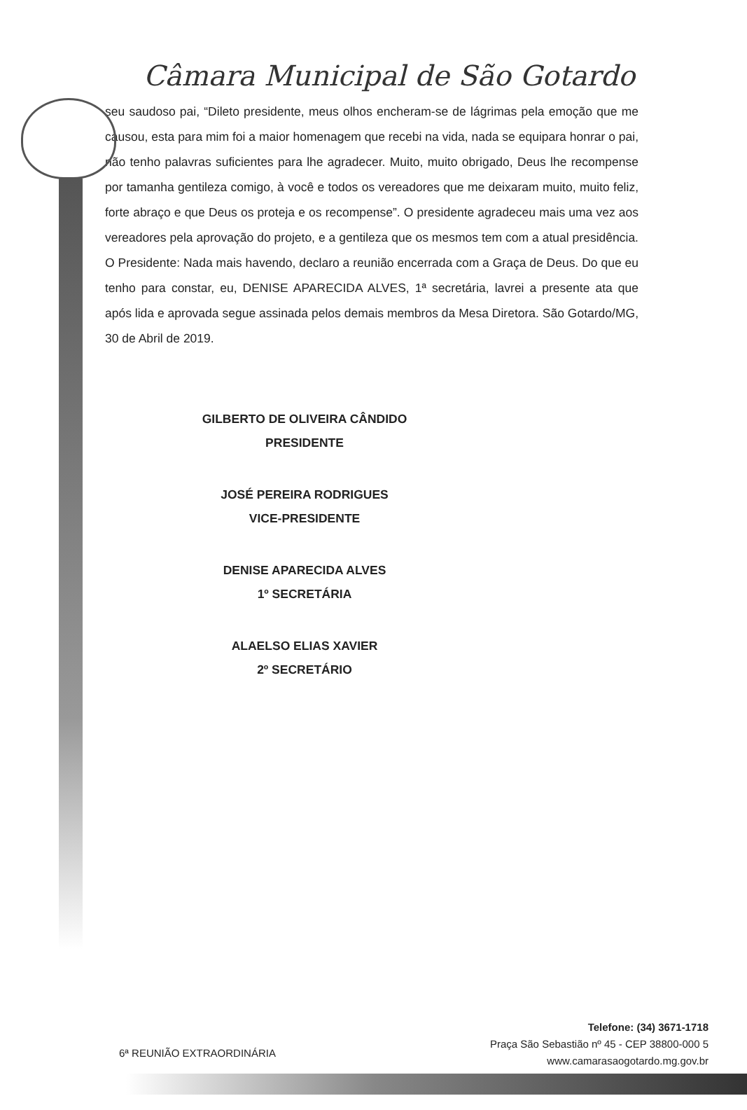Câmara Municipal de São Gotardo
seu saudoso pai, “Dileto presidente, meus olhos encheram-se de lágrimas pela emoção que me causou, esta para mim foi a maior homenagem que recebi na vida, nada se equipara honrar o pai, não tenho palavras suficientes para lhe agradecer. Muito, muito obrigado, Deus lhe recompense por tamanha gentileza comigo, à você e todos os vereadores que me deixaram muito, muito feliz, forte abraço e que Deus os proteja e os recompense”. O presidente agradeceu mais uma vez aos vereadores pela aprovação do projeto, e a gentileza que os mesmos tem com a atual presidência. O Presidente: Nada mais havendo, declaro a reunião encerrada com a Graça de Deus. Do que eu tenho para constar, eu, DENISE APARECIDA ALVES, 1ª secretária, lavrei a presente ata que após lida e aprovada segue assinada pelos demais membros da Mesa Diretora. São Gotardo/MG, 30 de Abril de 2019.
GILBERTO DE OLIVEIRA CÂNDIDO
PRESIDENTE
JOSÉ PEREIRA RODRIGUES
VICE-PRESIDENTE
DENISE APARECIDA ALVES
1º SECRETÁRIA
ALAELSO ELIAS XAVIER
2º SECRETÁRIO
6ª REUNIÃO EXTRAORDINÁRIA
Telefone: (34) 3671-1718
Praça São Sebastião nº 45 - CEP 38800-000 5
www.camarasaogotardo.mg.gov.br